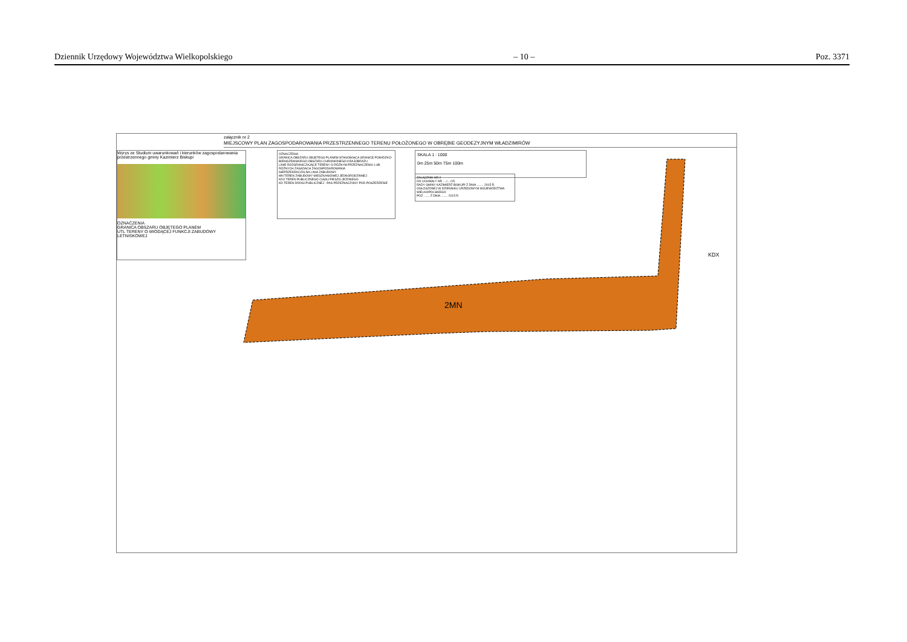Dziennik Urzędowy Województwa Wielkopolskiego – 10 – Poz. 3371
załącznik nr 2
MIEJSCOWY PLAN ZAGOSPODAROWANIA PRZESTRZENNEGO TERENU POŁOŻONEGO W OBRĘBIE GEODEZYJNYM WŁADZIMIRÓW
Wyrys ze Studium uwarunkowań i kierunków zagospodarowania przestrzennego gminy Kazimierz Biskupi
OZNACZENIA
GRANICA OBSZARU OBJĘTEGO PLANEM
UTL TERENY O WIODĄCEJ FUNKCJI ZABUDOWY LETNISKOWEJ
OZNACZENIA
GRANICA OBSZARU OBJĘTEGO PLANEM STANOWIĄCA GRANICĘ POWIDZKO-BIENISZEWSKIEGO OBSZARU CHRONIONEGO KRAJOBRAZU
LINIE ROZGRANICZAJĄCE TERENY O RÓŻNYM PRZEZNACZENIU LUB RÓŻNYCH ZASADACH ZAGOSPODAROWANIA
NIEPRZEKRACZALNA LINIA ZABUDOWY
MN TEREN ZABUDOWY MIESZKANIOWEJ JEDNORODZINNEJ
KDX TEREN PUBLICZNEGO CIĄGU PIESZO-JEZDNEGO
KD TEREN DROGI PUBLICZNEJ - PAS PRZEZNACZONY POD POSZERZENIE
SKALA 1 : 1000
0m 25m 50m 75m 100m
ZAŁĄCZNIK NR 2
DO UCHWAŁY NR ..../..../15
RADY GMINY KAZIMIERZ BISKUPI Z DNIA ........ 2015 R.
OGŁOSZONEJ W DZIENNIKU URZĘDOWYM WOJEWÓDZTWA WIELKOPOLSKIEGO
POZ. ...... Z DNIA ........ 2015 R.
2MN
KDX